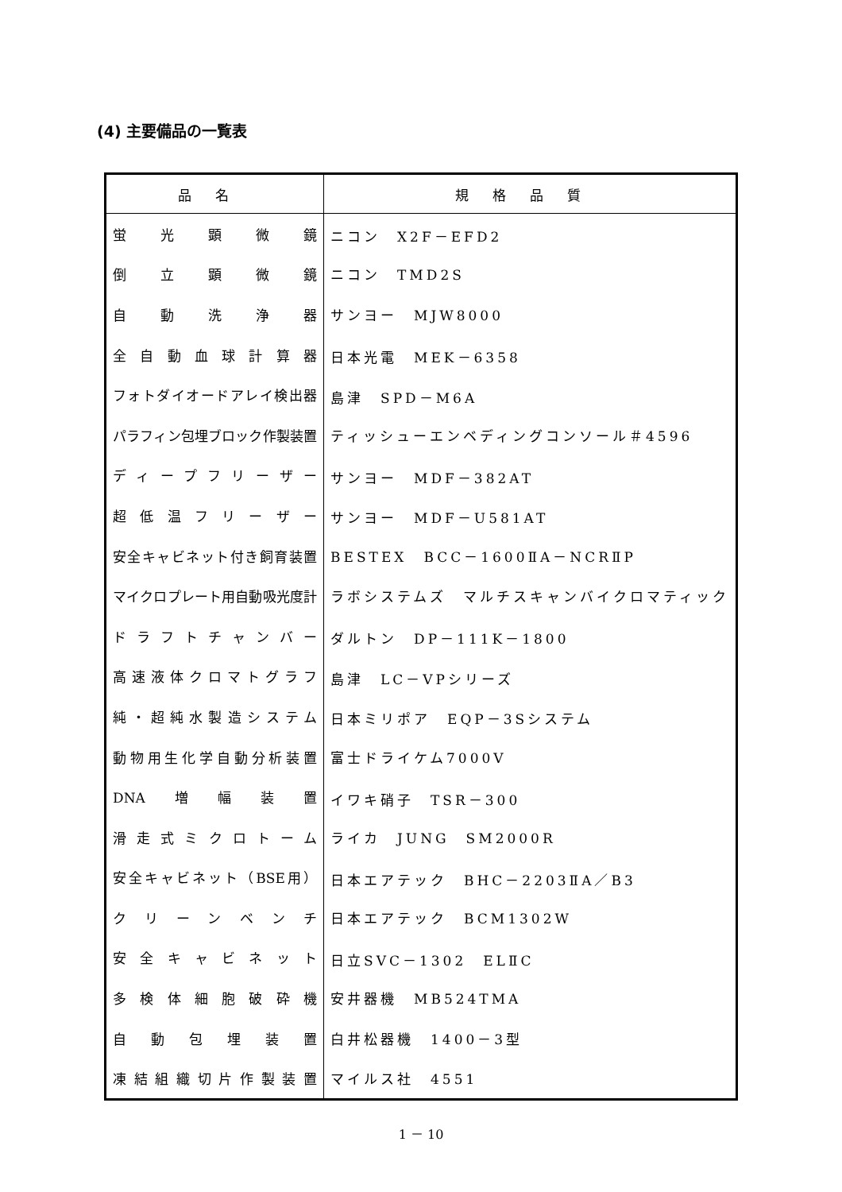(4) 主要備品の一覧表
| 品名 | 規格品質 |
| --- | --- |
| 蛍光顕微鏡 | ニコン X2F－EFD2 |
| 倒立顕微鏡 | ニコン TMD2S |
| 自動洗浄器 | サンヨー MJW8000 |
| 全自動血球計算器 | 日本光電 MEK－6358 |
| フォトダイオードアレイ検出器 | 島津 SPD－M6A |
| パラフィン包埋ブロック作製装置 | ティッシューエンベディングコンソール＃4596 |
| ディープフリーザー | サンヨー MDF－382AT |
| 超低温フリーザー | サンヨー MDF－U581AT |
| 安全キャビネット付き飼育装置 | BESTEX BCC－1600ⅡA－NCRⅡP |
| マイクロプレート用自動吸光度計 | ラボシステムズ マルチスキャンバイクロマティック |
| ドラフトチャンバー | ダルトン DP－111K－1800 |
| 高速液体クロマトグラフ | 島津 LC－VPシリーズ |
| 純・超純水製造システム | 日本ミリポア EQP－3Sシステム |
| 動物用生化学自動分析装置 | 富士ドライケム7000V |
| DNA増幅装置 | イワキ硝子 TSR－300 |
| 滑走式ミクロトーム | ライカ JUNG SM2000R |
| 安全キャビネット（BSE用） | 日本エアテック BHC－2203ⅡA／B3 |
| クリーンベンチ | 日本エアテック BCM1302W |
| 安全キャビネット | 日立SVC－1302 ELⅡC |
| 多検体細胞破砕機 | 安井器機 MB524TMA |
| 自動包埋装置 | 白井松器機 1400－3型 |
| 凍結組織切片作製装置 | マイルス社 4551 |
1 － 10